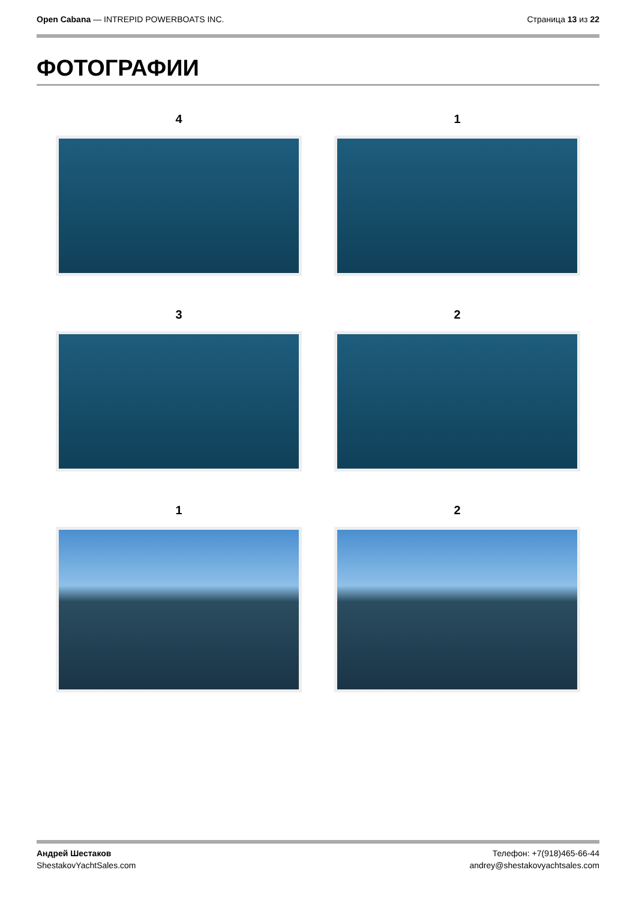Open Cabana — INTREPID POWERBOATS INC.
Страница 13 из 22
ФОТОГРАФИИ
4
1
3
2
1
2
Андрей Шестаков
ShestakovYachtSales.com
Телефон: +7(918)465-66-44
andrey@shestakovyachtsales.com